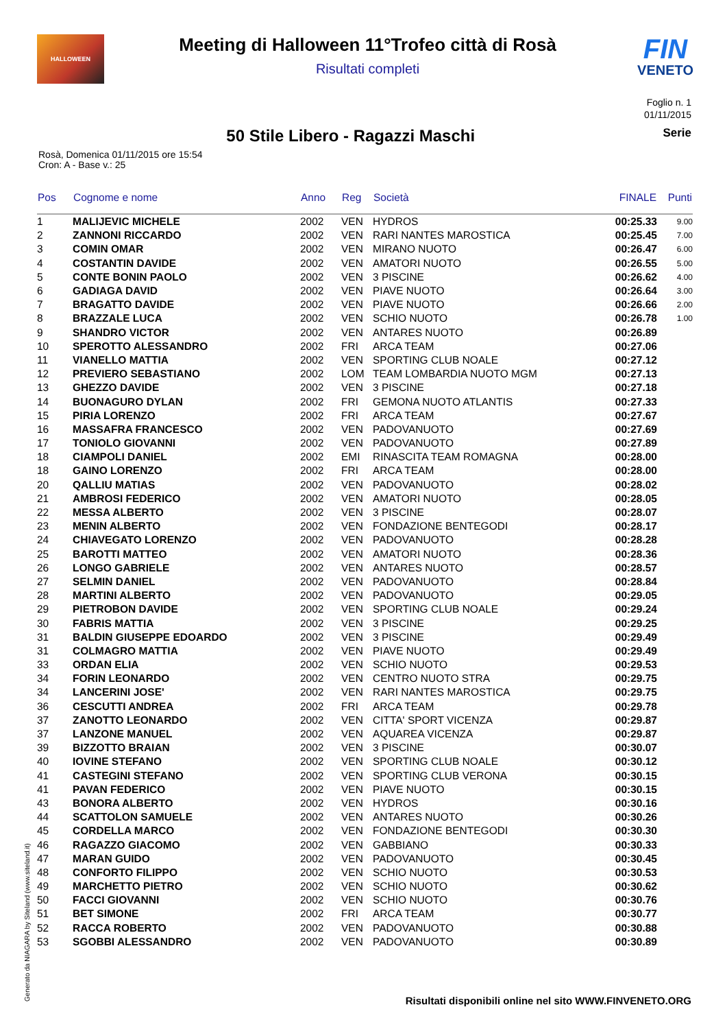HALLOWEEN
Meeting di Halloween 11°Trofeo città di Rosà
Risultati completi
FIN
VENETO
Foglio n. 1
01/11/2015
50 Stile Libero - Ragazzi Maschi
Serie
Rosà, Domenica 01/11/2015 ore 15:54
Cron: A - Base v.: 25
| Pos | Cognome e nome | Anno | Reg | Società | FINALE | Punti |
| --- | --- | --- | --- | --- | --- | --- |
| 1 | MALIJEVIC MICHELE | 2002 | VEN | HYDROS | 00:25.33 | 9.00 |
| 2 | ZANNONI RICCARDO | 2002 | VEN | RARI NANTES MAROSTICA | 00:25.45 | 7.00 |
| 3 | COMIN OMAR | 2002 | VEN | MIRANO NUOTO | 00:26.47 | 6.00 |
| 4 | COSTANTIN DAVIDE | 2002 | VEN | AMATORI NUOTO | 00:26.55 | 5.00 |
| 5 | CONTE BONIN PAOLO | 2002 | VEN | 3 PISCINE | 00:26.62 | 4.00 |
| 6 | GADIAGA DAVID | 2002 | VEN | PIAVE NUOTO | 00:26.64 | 3.00 |
| 7 | BRAGATTO DAVIDE | 2002 | VEN | PIAVE NUOTO | 00:26.66 | 2.00 |
| 8 | BRAZZALE LUCA | 2002 | VEN | SCHIO NUOTO | 00:26.78 | 1.00 |
| 9 | SHANDRO VICTOR | 2002 | VEN | ANTARES NUOTO | 00:26.89 | |
| 10 | SPEROTTO ALESSANDRO | 2002 | FRI | ARCA TEAM | 00:27.06 | |
| 11 | VIANELLO MATTIA | 2002 | VEN | SPORTING CLUB NOALE | 00:27.12 | |
| 12 | PREVIERO SEBASTIANO | 2002 | LOM | TEAM LOMBARDIA NUOTO MGM | 00:27.13 | |
| 13 | GHEZZO DAVIDE | 2002 | VEN | 3 PISCINE | 00:27.18 | |
| 14 | BUONAGURO DYLAN | 2002 | FRI | GEMONA NUOTO ATLANTIS | 00:27.33 | |
| 15 | PIRIA LORENZO | 2002 | FRI | ARCA TEAM | 00:27.67 | |
| 16 | MASSAFRA FRANCESCO | 2002 | VEN | PADOVANUOTO | 00:27.69 | |
| 17 | TONIOLO GIOVANNI | 2002 | VEN | PADOVANUOTO | 00:27.89 | |
| 18 | CIAMPOLI DANIEL | 2002 | EMI | RINASCITA TEAM ROMAGNA | 00:28.00 | |
| 18 | GAINO LORENZO | 2002 | FRI | ARCA TEAM | 00:28.00 | |
| 20 | QALLIU MATIAS | 2002 | VEN | PADOVANUOTO | 00:28.02 | |
| 21 | AMBROSI FEDERICO | 2002 | VEN | AMATORI NUOTO | 00:28.05 | |
| 22 | MESSA ALBERTO | 2002 | VEN | 3 PISCINE | 00:28.07 | |
| 23 | MENIN ALBERTO | 2002 | VEN | FONDAZIONE BENTEGODI | 00:28.17 | |
| 24 | CHIAVEGATO LORENZO | 2002 | VEN | PADOVANUOTO | 00:28.28 | |
| 25 | BAROTTI MATTEO | 2002 | VEN | AMATORI NUOTO | 00:28.36 | |
| 26 | LONGO GABRIELE | 2002 | VEN | ANTARES NUOTO | 00:28.57 | |
| 27 | SELMIN DANIEL | 2002 | VEN | PADOVANUOTO | 00:28.84 | |
| 28 | MARTINI ALBERTO | 2002 | VEN | PADOVANUOTO | 00:29.05 | |
| 29 | PIETROBON DAVIDE | 2002 | VEN | SPORTING CLUB NOALE | 00:29.24 | |
| 30 | FABRIS MATTIA | 2002 | VEN | 3 PISCINE | 00:29.25 | |
| 31 | BALDIN GIUSEPPE EDOARDO | 2002 | VEN | 3 PISCINE | 00:29.49 | |
| 31 | COLMAGRO MATTIA | 2002 | VEN | PIAVE NUOTO | 00:29.49 | |
| 33 | ORDAN ELIA | 2002 | VEN | SCHIO NUOTO | 00:29.53 | |
| 34 | FORIN LEONARDO | 2002 | VEN | CENTRO NUOTO STRA | 00:29.75 | |
| 34 | LANCERINI JOSE' | 2002 | VEN | RARI NANTES MAROSTICA | 00:29.75 | |
| 36 | CESCUTTI ANDREA | 2002 | FRI | ARCA TEAM | 00:29.78 | |
| 37 | ZANOTTO LEONARDO | 2002 | VEN | CITTA' SPORT VICENZA | 00:29.87 | |
| 37 | LANZONE MANUEL | 2002 | VEN | AQUAREA VICENZA | 00:29.87 | |
| 39 | BIZZOTTO BRAIAN | 2002 | VEN | 3 PISCINE | 00:30.07 | |
| 40 | IOVINE STEFANO | 2002 | VEN | SPORTING CLUB NOALE | 00:30.12 | |
| 41 | CASTEGINI STEFANO | 2002 | VEN | SPORTING CLUB VERONA | 00:30.15 | |
| 41 | PAVAN FEDERICO | 2002 | VEN | PIAVE NUOTO | 00:30.15 | |
| 43 | BONORA ALBERTO | 2002 | VEN | HYDROS | 00:30.16 | |
| 44 | SCATTOLON SAMUELE | 2002 | VEN | ANTARES NUOTO | 00:30.26 | |
| 45 | CORDELLA MARCO | 2002 | VEN | FONDAZIONE BENTEGODI | 00:30.30 | |
| 46 | RAGAZZO GIACOMO | 2002 | VEN | GABBIANO | 00:30.33 | |
| 47 | MARAN GUIDO | 2002 | VEN | PADOVANUOTO | 00:30.45 | |
| 48 | CONFORTO FILIPPO | 2002 | VEN | SCHIO NUOTO | 00:30.53 | |
| 49 | MARCHETTO PIETRO | 2002 | VEN | SCHIO NUOTO | 00:30.62 | |
| 50 | FACCI GIOVANNI | 2002 | VEN | SCHIO NUOTO | 00:30.76 | |
| 51 | BET SIMONE | 2002 | FRI | ARCA TEAM | 00:30.77 | |
| 52 | RACCA ROBERTO | 2002 | VEN | PADOVANUOTO | 00:30.88 | |
| 53 | SGOBBI ALESSANDRO | 2002 | VEN | PADOVANUOTO | 00:30.89 | |
Generato da NIAGARA by Siteland (www.siteland.it)
Risultati disponibili online nel sito WWW.FINVENETO.ORG